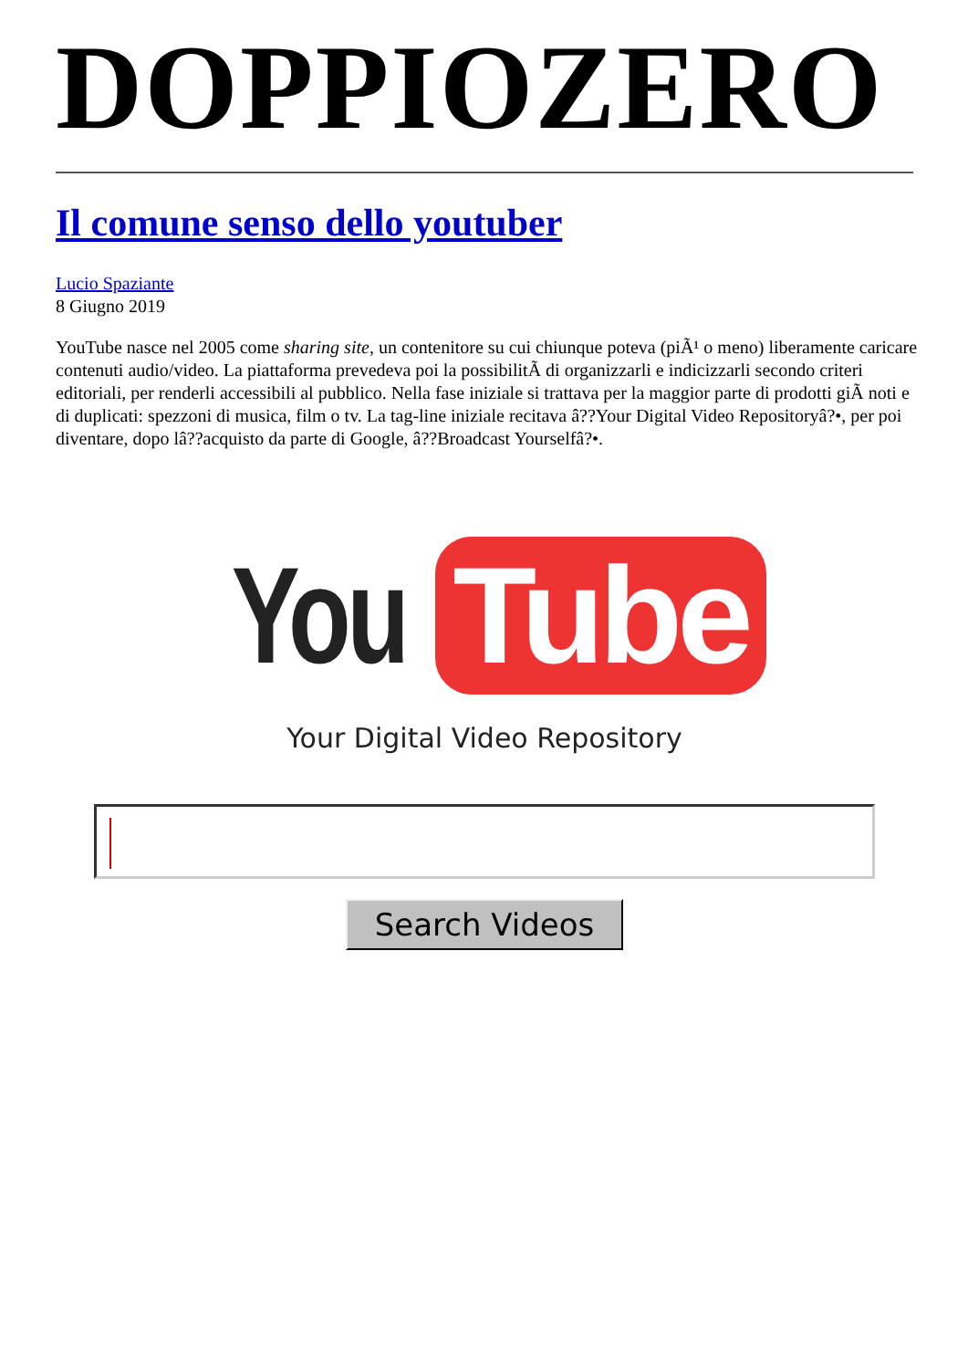DOPPIOZERO
Il comune senso dello youtuber
Lucio Spaziante
8 Giugno 2019
YouTube nasce nel 2005 come sharing site, un contenitore su cui chiunque poteva (piÃ¹ o meno) liberamente caricare contenuti audio/video. La piattaforma prevedeva poi la possibilitÃ di organizzarli e indicizzarli secondo criteri editoriali, per renderli accessibili al pubblico. Nella fase iniziale si trattava per la maggior parte di prodotti giÃ noti e di duplicati: spezzoni di musica, film o tv. La tag-line iniziale recitava â??Your Digital Video Repositoryâ?•, per poi diventare, dopo lâ??acquisto da parte di Google, â??Broadcast Yourselfâ?•.
You Tube
Your Digital Video Repository
Search Videos